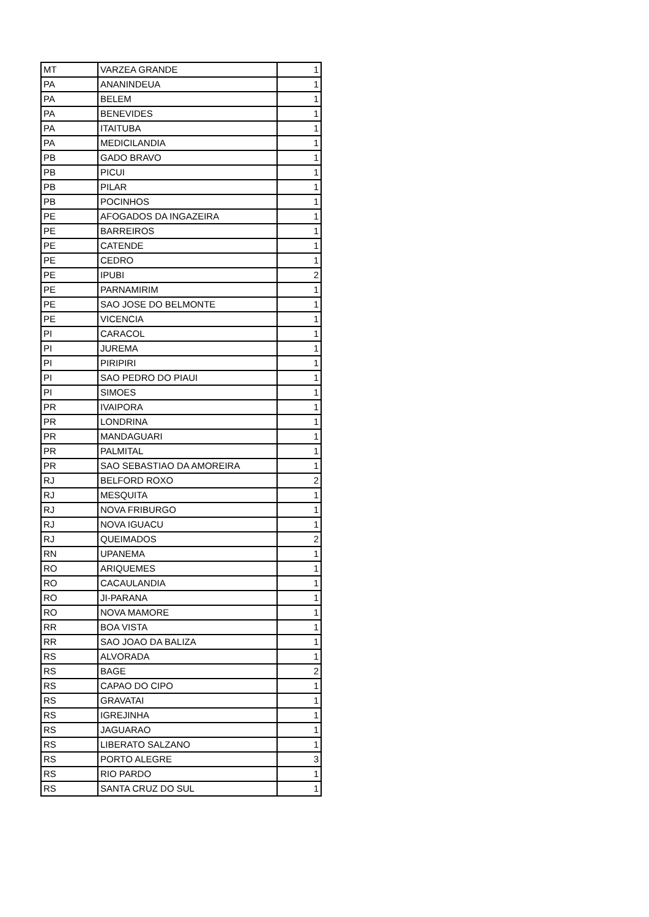| MT | VARZEA GRANDE | 1 |
| PA | ANANINDEUA | 1 |
| PA | BELEM | 1 |
| PA | BENEVIDES | 1 |
| PA | ITAITUBA | 1 |
| PA | MEDICILANDIA | 1 |
| PB | GADO BRAVO | 1 |
| PB | PICUI | 1 |
| PB | PILAR | 1 |
| PB | POCINHOS | 1 |
| PE | AFOGADOS DA INGAZEIRA | 1 |
| PE | BARREIROS | 1 |
| PE | CATENDE | 1 |
| PE | CEDRO | 1 |
| PE | IPUBI | 2 |
| PE | PARNAMIRIM | 1 |
| PE | SAO JOSE DO BELMONTE | 1 |
| PE | VICENCIA | 1 |
| PI | CARACOL | 1 |
| PI | JUREMA | 1 |
| PI | PIRIPIRI | 1 |
| PI | SAO PEDRO DO PIAUI | 1 |
| PI | SIMOES | 1 |
| PR | IVAIPORA | 1 |
| PR | LONDRINA | 1 |
| PR | MANDAGUARI | 1 |
| PR | PALMITAL | 1 |
| PR | SAO SEBASTIAO DA AMOREIRA | 1 |
| RJ | BELFORD ROXO | 2 |
| RJ | MESQUITA | 1 |
| RJ | NOVA FRIBURGO | 1 |
| RJ | NOVA IGUACU | 1 |
| RJ | QUEIMADOS | 2 |
| RN | UPANEMA | 1 |
| RO | ARIQUEMES | 1 |
| RO | CACAULANDIA | 1 |
| RO | JI-PARANA | 1 |
| RO | NOVA MAMORE | 1 |
| RR | BOA VISTA | 1 |
| RR | SAO JOAO DA BALIZA | 1 |
| RS | ALVORADA | 1 |
| RS | BAGE | 2 |
| RS | CAPAO DO CIPO | 1 |
| RS | GRAVATAI | 1 |
| RS | IGREJINHA | 1 |
| RS | JAGUARAO | 1 |
| RS | LIBERATO SALZANO | 1 |
| RS | PORTO ALEGRE | 3 |
| RS | RIO PARDO | 1 |
| RS | SANTA CRUZ DO SUL | 1 |